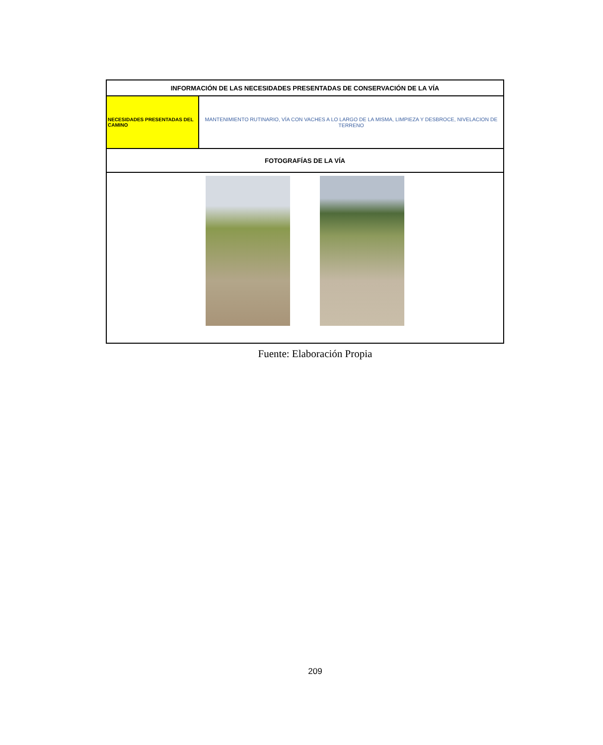| INFORMACIÓN DE LAS NECESIDADES PRESENTADAS DE CONSERVACIÓN DE LA VÍA | |
| --- | --- |
| NECESIDADES PRESENTADAS DEL CAMINO | MANTENIMIENTO RUTINARIO, VÍA CON VACHES A LO LARGO DE LA MISMA, LIMPIEZA Y DESBROCE, NIVELACION DE TERRENO |
| FOTOGRAFÍAS DE LA VÍA | |
Fuente: Elaboración Propia
209